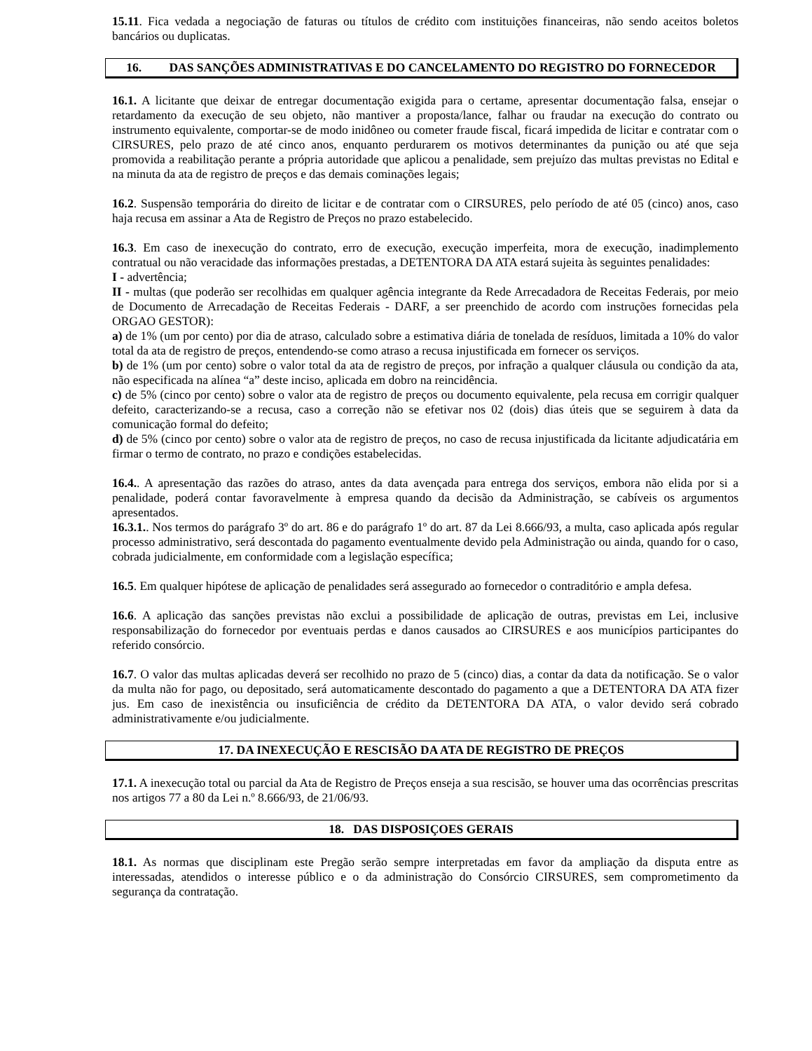15.11. Fica vedada a negociação de faturas ou títulos de crédito com instituições financeiras, não sendo aceitos boletos bancários ou duplicatas.
16. DAS SANÇÕES ADMINISTRATIVAS E DO CANCELAMENTO DO REGISTRO DO FORNECEDOR
16.1. A licitante que deixar de entregar documentação exigida para o certame, apresentar documentação falsa, ensejar o retardamento da execução de seu objeto, não mantiver a proposta/lance, falhar ou fraudar na execução do contrato ou instrumento equivalente, comportar-se de modo inidôneo ou cometer fraude fiscal, ficará impedida de licitar e contratar com o CIRSURES, pelo prazo de até cinco anos, enquanto perdurarem os motivos determinantes da punição ou até que seja promovida a reabilitação perante a própria autoridade que aplicou a penalidade, sem prejuízo das multas previstas no Edital e na minuta da ata de registro de preços e das demais cominações legais;
16.2. Suspensão temporária do direito de licitar e de contratar com o CIRSURES, pelo período de até 05 (cinco) anos, caso haja recusa em assinar a Ata de Registro de Preços no prazo estabelecido.
16.3. Em caso de inexecução do contrato, erro de execução, execução imperfeita, mora de execução, inadimplemento contratual ou não veracidade das informações prestadas, a DETENTORA DA ATA estará sujeita às seguintes penalidades:
I - advertência;
II - multas (que poderão ser recolhidas em qualquer agência integrante da Rede Arrecadadora de Receitas Federais, por meio de Documento de Arrecadação de Receitas Federais - DARF, a ser preenchido de acordo com instruções fornecidas pela ORGAO GESTOR):
a) de 1% (um por cento) por dia de atraso, calculado sobre a estimativa diária de tonelada de resíduos, limitada a 10% do valor total da ata de registro de preços, entendendo-se como atraso a recusa injustificada em fornecer os serviços.
b) de 1% (um por cento) sobre o valor total da ata de registro de preços, por infração a qualquer cláusula ou condição da ata, não especificada na alínea “a” deste inciso, aplicada em dobro na reincidência.
c) de 5% (cinco por cento) sobre o valor ata de registro de preços ou documento equivalente, pela recusa em corrigir qualquer defeito, caracterizando-se a recusa, caso a correção não se efetivar nos 02 (dois) dias úteis que se seguirem à data da comunicação formal do defeito;
d) de 5% (cinco por cento) sobre o valor ata de registro de preços, no caso de recusa injustificada da licitante adjudicatária em firmar o termo de contrato, no prazo e condições estabelecidas.
16.4.. A apresentação das razões do atraso, antes da data avençada para entrega dos serviços, embora não elida por si a penalidade, poderá contar favoravelmente à empresa quando da decisão da Administração, se cabíveis os argumentos apresentados.
16.3.1.. Nos termos do parágrafo 3º do art. 86 e do parágrafo 1º do art. 87 da Lei 8.666/93, a multa, caso aplicada após regular processo administrativo, será descontada do pagamento eventualmente devido pela Administração ou ainda, quando for o caso, cobrada judicialmente, em conformidade com a legislação específica;
16.5. Em qualquer hipótese de aplicação de penalidades será assegurado ao fornecedor o contraditório e ampla defesa.
16.6. A aplicação das sanções previstas não exclui a possibilidade de aplicação de outras, previstas em Lei, inclusive responsabilização do fornecedor por eventuais perdas e danos causados ao CIRSURES e aos municípios participantes do referido consórcio.
16.7. O valor das multas aplicadas deverá ser recolhido no prazo de 5 (cinco) dias, a contar da data da notificação. Se o valor da multa não for pago, ou depositado, será automaticamente descontado do pagamento a que a DETENTORA DA ATA fizer jus. Em caso de inexistência ou insuficiência de crédito da DETENTORA DA ATA, o valor devido será cobrado administrativamente e/ou judicialmente.
17. DA INEXECUÇÃO E RESCISÃO DA ATA DE REGISTRO DE PREÇOS
17.1. A inexecução total ou parcial da Ata de Registro de Preços enseja a sua rescisão, se houver uma das ocorrências prescritas nos artigos 77 a 80 da Lei n.º 8.666/93, de 21/06/93.
18. DAS DISPOSIÇOES GERAIS
18.1. As normas que disciplinam este Pregão serão sempre interpretadas em favor da ampliação da disputa entre as interessadas, atendidos o interesse público e o da administração do Consórcio CIRSURES, sem comprometimento da segurança da contratação.